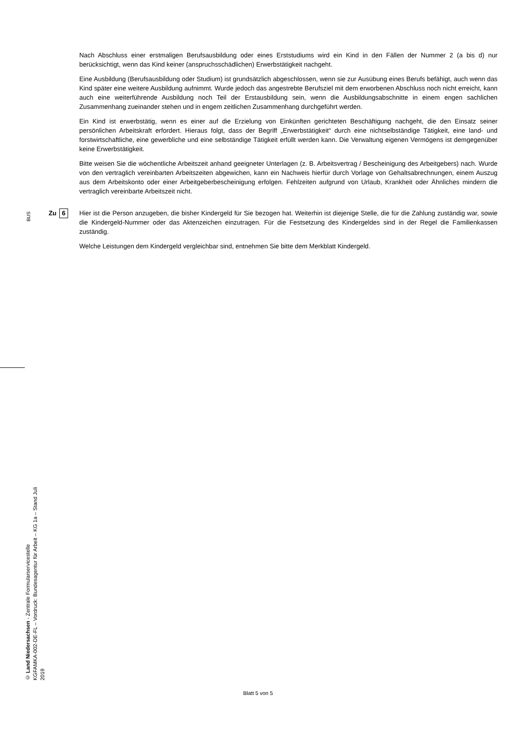Nach Abschluss einer erstmaligen Berufsausbildung oder eines Erststudiums wird ein Kind in den Fällen der Nummer 2 (a bis d) nur berücksichtigt, wenn das Kind keiner (anspruchsschädlichen) Erwerbstätigkeit nachgeht.
Eine Ausbildung (Berufsausbildung oder Studium) ist grundsätzlich abgeschlossen, wenn sie zur Ausübung eines Berufs befähigt, auch wenn das Kind später eine weitere Ausbildung aufnimmt. Wurde jedoch das angestrebte Berufsziel mit dem erworbenen Abschluss noch nicht erreicht, kann auch eine weiterführende Ausbildung noch Teil der Erstausbildung sein, wenn die Ausbildungsabschnitte in einem engen sachlichen Zusammenhang zueinander stehen und in engem zeitlichen Zusammenhang durchgeführt werden.
Ein Kind ist erwerbstätig, wenn es einer auf die Erzielung von Einkünften gerichteten Beschäftigung nachgeht, die den Einsatz seiner persönlichen Arbeitskraft erfordert. Hieraus folgt, dass der Begriff „Erwerbstätigkeit“ durch eine nichtselbständige Tätigkeit, eine land- und forstwirtschaftliche, eine gewerbliche und eine selbständige Tätigkeit erfüllt werden kann. Die Verwaltung eigenen Vermögens ist demgegenüber keine Erwerbstätigkeit.
Bitte weisen Sie die wöchentliche Arbeitszeit anhand geeigneter Unterlagen (z. B. Arbeitsvertrag / Bescheinigung des Arbeitgebers) nach. Wurde von den vertraglich vereinbarten Arbeitszeiten abgewichen, kann ein Nachweis hierfür durch Vorlage von Gehaltsabrechnungen, einem Auszug aus dem Arbeitskonto oder einer Arbeitgeberbescheinigung erfolgen. Fehlzeiten aufgrund von Urlaub, Krankheit oder Ähnliches mindern die vertraglich vereinbarte Arbeitszeit nicht.
Zu 6
Hier ist die Person anzugeben, die bisher Kindergeld für Sie bezogen hat. Weiterhin ist diejenige Stelle, die für die Zahlung zuständig war, sowie die Kindergeld-Nummer oder das Aktenzeichen einzutragen. Für die Festsetzung des Kindergeldes sind in der Regel die Familienkassen zuständig.
Welche Leistungen dem Kindergeld vergleichbar sind, entnehmen Sie bitte dem Merkblatt Kindergeld.
BUS
© Land Niedersachsen - Zentrale Formularservicestelle
KGFAMKA-002-DE-FL – Vordruck: Bundesagentur für Arbeit – KG 1a – Stand Juli 2019
Blatt 5 von 5